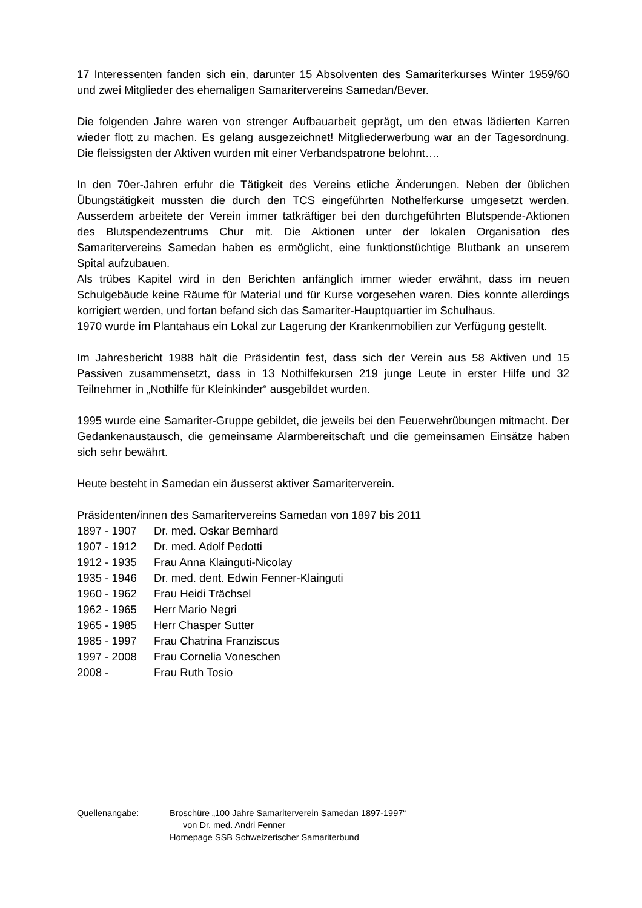17 Interessenten fanden sich ein, darunter 15 Absolventen des Samariterkurses Winter 1959/60 und zwei Mitglieder des ehemaligen Samaritervereins Samedan/Bever.
Die folgenden Jahre waren von strenger Aufbauarbeit geprägt, um den etwas lädierten Karren wieder flott zu machen. Es gelang ausgezeichnet! Mitgliederwerbung war an der Tagesordnung. Die fleissigsten der Aktiven wurden mit einer Verbandspatrone belohnt….
In den 70er-Jahren erfuhr die Tätigkeit des Vereins etliche Änderungen. Neben der üblichen Übungstätigkeit mussten die durch den TCS eingeführten Nothelferkurse umgesetzt werden. Ausserdem arbeitete der Verein immer tatkräftiger bei den durchgeführten Blutspende-Aktionen des Blutspendezentrums Chur mit. Die Aktionen unter der lokalen Organisation des Samaritervereins Samedan haben es ermöglicht, eine funktionstüchtige Blutbank an unserem Spital aufzubauen.
Als trübes Kapitel wird in den Berichten anfänglich immer wieder erwähnt, dass im neuen Schulgebäude keine Räume für Material und für Kurse vorgesehen waren. Dies konnte allerdings korrigiert werden, und fortan befand sich das Samariter-Hauptquartier im Schulhaus.
1970 wurde im Plantahaus ein Lokal zur Lagerung der Krankenmobilien zur Verfügung gestellt.
Im Jahresbericht 1988 hält die Präsidentin fest, dass sich der Verein aus 58 Aktiven und 15 Passiven zusammensetzt, dass in 13 Nothilfekursen 219 junge Leute in erster Hilfe und 32 Teilnehmer in „Nothilfe für Kleinkinder“ ausgebildet wurden.
1995 wurde eine Samariter-Gruppe gebildet, die jeweils bei den Feuerwehrübungen mitmacht. Der Gedankenaustausch, die gemeinsame Alarmbereitschaft und die gemeinsamen Einsätze haben sich sehr bewährt.
Heute besteht in Samedan ein äusserst aktiver Samariterverein.
Präsidenten/innen des Samaritervereins Samedan von 1897 bis 2011
| 1897 - 1907 | Dr. med. Oskar Bernhard |
| 1907 - 1912 | Dr. med. Adolf Pedotti |
| 1912 - 1935 | Frau Anna Klainguti-Nicolay |
| 1935 - 1946 | Dr. med. dent. Edwin Fenner-Klainguti |
| 1960 - 1962 | Frau Heidi Trächsel |
| 1962 - 1965 | Herr Mario Negri |
| 1965 - 1985 | Herr Chasper Sutter |
| 1985 - 1997 | Frau Chatrina Franziscus |
| 1997 - 2008 | Frau Cornelia Voneschen |
| 2008 - | Frau Ruth Tosio |
| Quellenangabe: | Broschüre „100 Jahre Samariterverein Samedan 1897-1997“ |
| | von Dr. med. Andri Fenner |
| | Homepage SSB Schweizerischer Samariterbund |